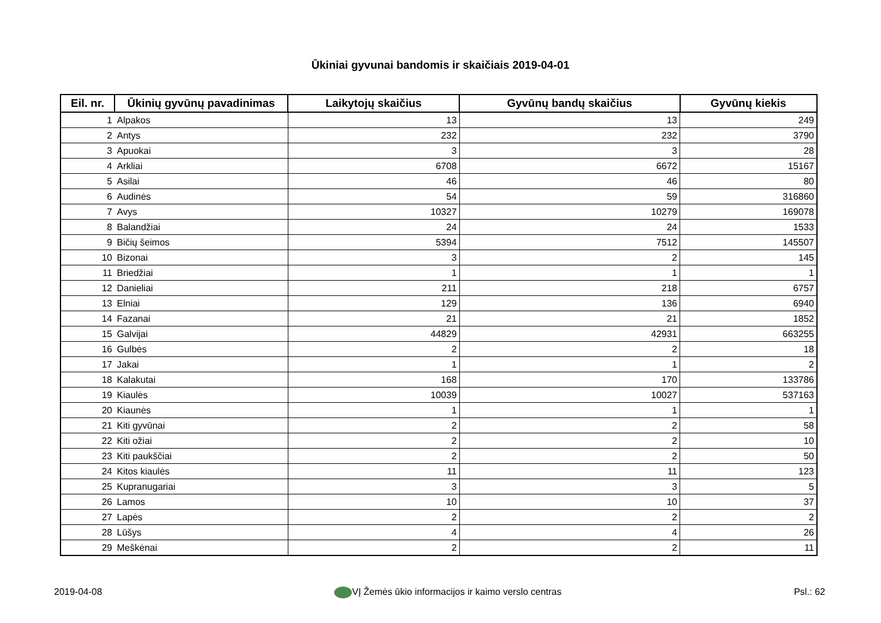Ūkiniai gyvunai bandomis ir skaičiais 2019-04-01
| Eil. nr. | Ūkinių gyvūnų pavadinimas | Laikytojų skaičius | Gyvūnų bandų skaičius | Gyvūnų kiekis |
| --- | --- | --- | --- | --- |
| 1 | Alpakos | 13 | 13 | 249 |
| 2 | Antys | 232 | 232 | 3790 |
| 3 | Apuokai | 3 | 3 | 28 |
| 4 | Arkliai | 6708 | 6672 | 15167 |
| 5 | Asilai | 46 | 46 | 80 |
| 6 | Audinės | 54 | 59 | 316860 |
| 7 | Avys | 10327 | 10279 | 169078 |
| 8 | Balandžiai | 24 | 24 | 1533 |
| 9 | Bičių šeimos | 5394 | 7512 | 145507 |
| 10 | Bizonai | 3 | 2 | 145 |
| 11 | Briedžiai | 1 | 1 | 1 |
| 12 | Danieliai | 211 | 218 | 6757 |
| 13 | Elniai | 129 | 136 | 6940 |
| 14 | Fazanai | 21 | 21 | 1852 |
| 15 | Galvijai | 44829 | 42931 | 663255 |
| 16 | Gulbės | 2 | 2 | 18 |
| 17 | Jakai | 1 | 1 | 2 |
| 18 | Kalakutai | 168 | 170 | 133786 |
| 19 | Kiaulės | 10039 | 10027 | 537163 |
| 20 | Kiaunės | 1 | 1 | 1 |
| 21 | Kiti gyvūnai | 2 | 2 | 58 |
| 22 | Kiti ožiai | 2 | 2 | 10 |
| 23 | Kiti paukščiai | 2 | 2 | 50 |
| 24 | Kitos kiaulės | 11 | 11 | 123 |
| 25 | Kupranugariai | 3 | 3 | 5 |
| 26 | Lamos | 10 | 10 | 37 |
| 27 | Lapės | 2 | 2 | 2 |
| 28 | Lūšys | 4 | 4 | 26 |
| 29 | Meškėnai | 2 | 2 | 11 |
2019-04-08 VĮ Žemės ūkio informacijos ir kaimo verslo centras Psl.: 62